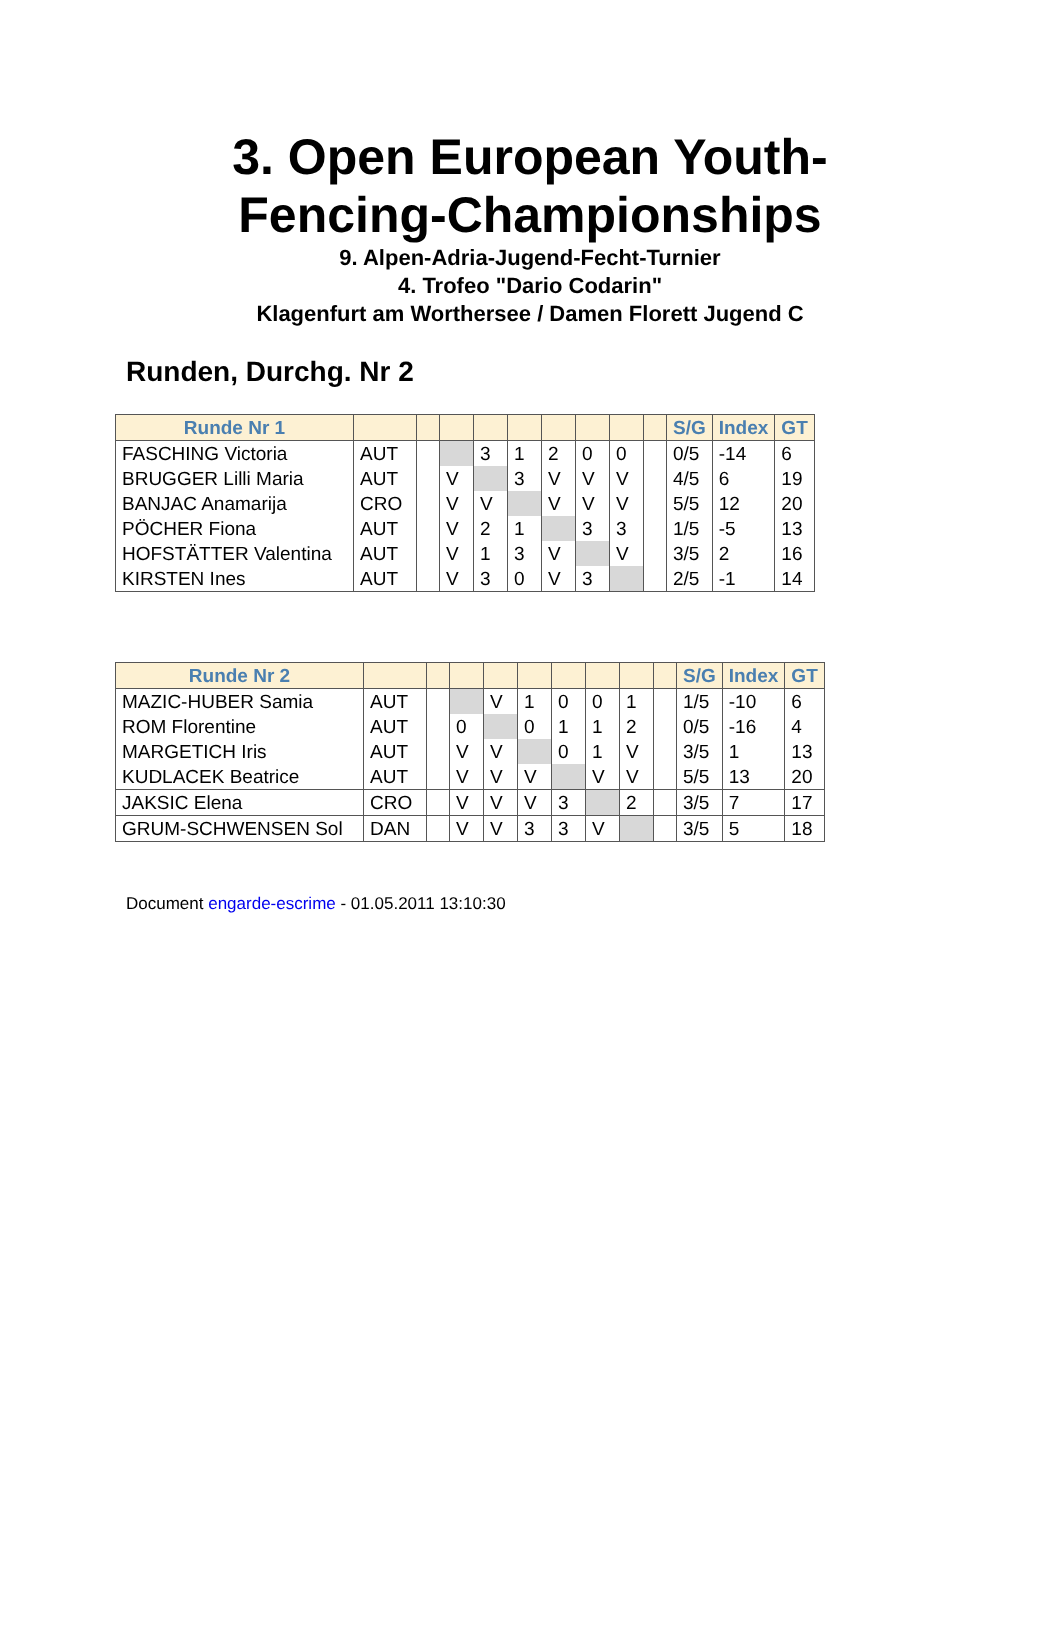3. Open European Youth-
Fencing-Championships
9. Alpen-Adria-Jugend-Fecht-Turnier
4. Trofeo "Dario Codarin"
Klagenfurt am Worthersee / Damen Florett Jugend C
Runden, Durchg. Nr 2
| Runde Nr 1 | | | | | | | | | | S/G | Index | GT |
| --- | --- | --- | --- | --- | --- | --- | --- | --- | --- | --- | --- | --- |
| FASCHING Victoria | AUT | | | 3 | 1 | 2 | 0 | 0 | | 0/5 | -14 | 6 |
| BRUGGER Lilli Maria | AUT | | V | | 3 | V | V | V | | 4/5 | 6 | 19 |
| BANJAC Anamarija | CRO | | V | V | | V | V | V | | 5/5 | 12 | 20 |
| PÖCHER Fiona | AUT | | V | 2 | 1 | | 3 | 3 | | 1/5 | -5 | 13 |
| HOFSTÄTTER Valentina | AUT | | V | 1 | 3 | V | | V | | 3/5 | 2 | 16 |
| KIRSTEN Ines | AUT | | V | 3 | 0 | V | 3 | | | 2/5 | -1 | 14 |
| Runde Nr 2 | | | | | | | | | | S/G | Index | GT |
| --- | --- | --- | --- | --- | --- | --- | --- | --- | --- | --- | --- | --- |
| MAZIC-HUBER Samia | AUT | | | V | 1 | 0 | 0 | 1 | | 1/5 | -10 | 6 |
| ROM Florentine | AUT | | 0 | | 0 | 1 | 1 | 2 | | 0/5 | -16 | 4 |
| MARGETICH Iris | AUT | | V | V | | 0 | 1 | V | | 3/5 | 1 | 13 |
| KUDLACEK Beatrice | AUT | | V | V | V | | V | V | | 5/5 | 13 | 20 |
| JAKSIC Elena | CRO | | V | V | V | 3 | | 2 | | 3/5 | 7 | 17 |
| GRUM-SCHWENSEN Sol | DAN | | V | V | 3 | 3 | V | | | 3/5 | 5 | 18 |
Document engarde-escrime - 01.05.2011 13:10:30